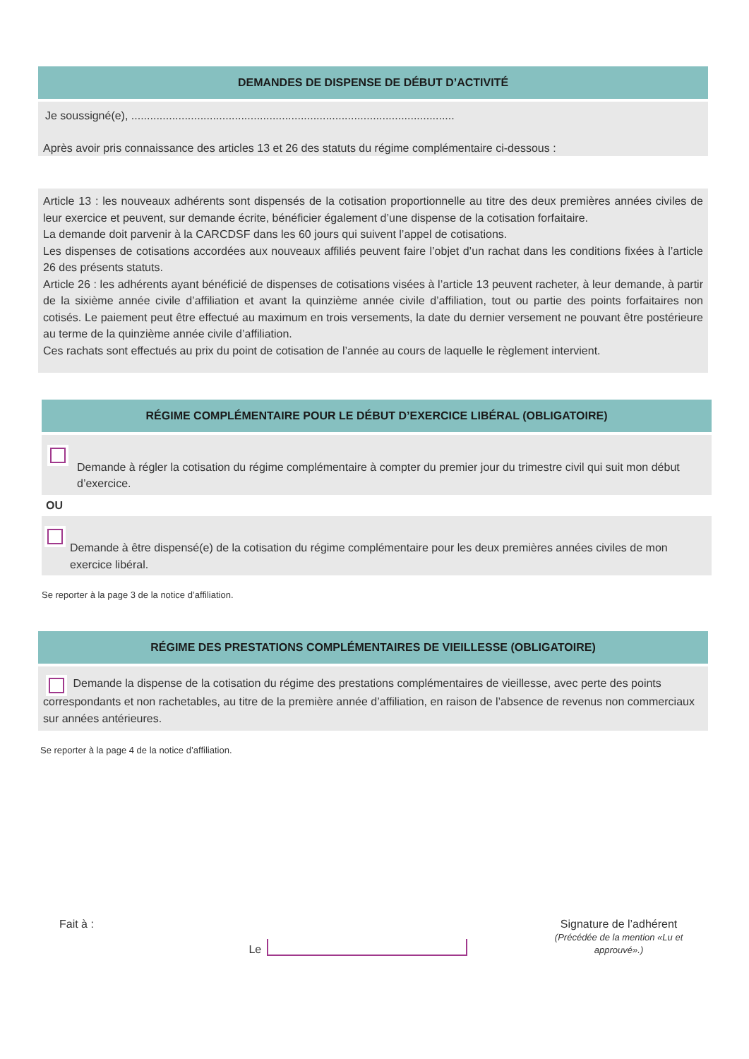DEMANDES DE DISPENSE DE DÉBUT D’ACTIVITÉ
Je soussigné(e), .......................................................................................................
Après avoir pris connaissance des articles 13 et 26 des statuts du régime complémentaire ci-dessous :
Article 13 : les nouveaux adhérents sont dispensés de la cotisation proportionnelle au titre des deux premières années civiles de leur exercice et peuvent, sur demande écrite, bénéficier également d’une dispense de la cotisation forfaitaire.
La demande doit parvenir à la CARCDSF dans les 60 jours qui suivent l’appel de cotisations.
Les dispenses de cotisations accordées aux nouveaux affiliés peuvent faire l’objet d’un rachat dans les conditions fixées à l’article 26 des présents statuts.
Article 26 : les adhérents ayant bénéficié de dispenses de cotisations visées à l’article 13 peuvent racheter, à leur demande, à partir de la sixième année civile d’affiliation et avant la quinzième année civile d’affiliation, tout ou partie des points forfaitaires non cotisés. Le paiement peut être effectué au maximum en trois versements, la date du dernier versement ne pouvant être postérieure au terme de la quinzième année civile d’affiliation.
Ces rachats sont effectués au prix du point de cotisation de l’année au cours de laquelle le règlement intervient.
RÉGIME COMPLÉMENTAIRE POUR LE DÉBUT D’EXERCICE LIBÉRAL (OBLIGATOIRE)
Demande à régler la cotisation du régime complémentaire à compter du premier jour du trimestre civil qui suit mon début d’exercice.
OU
Demande à être dispensé(e) de la cotisation du régime complémentaire pour les deux premières années civiles de mon exercice libéral.
Se reporter à la page 3 de la notice d’affiliation.
RÉGIME DES PRESTATIONS COMPLÉMENTAIRES DE VIEILLESSE (OBLIGATOIRE)
Demande la dispense de la cotisation du régime des prestations complémentaires de vieillesse, avec perte des points correspondants et non rachetables, au titre de la première année d’affiliation, en raison de l’absence de revenus non commerciaux sur années antérieures.
Se reporter à la page 4 de la notice d’affiliation.
Fait à : Le Signature de l’adhérent
(Précédée de la mention «Lu et approuvé».)